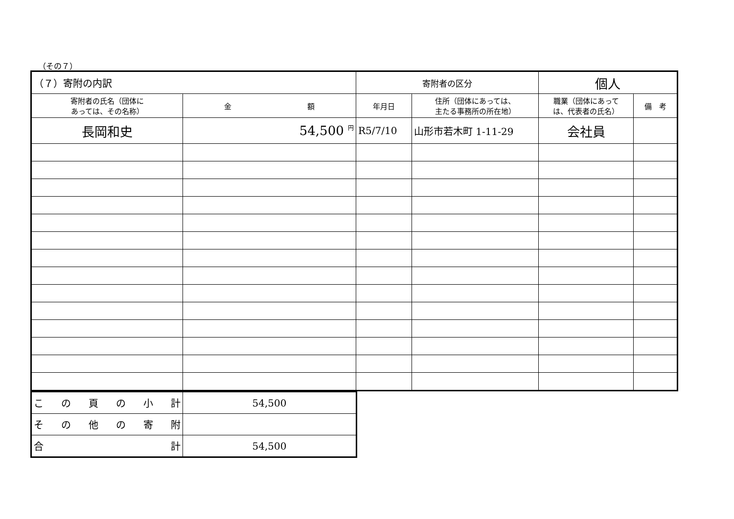（その７）
| （７）寄附の内訳 | | 寄附者の区分 | | 個人 | |
| 寄附者の氏名（団体に あっては、その名称） | 金 額 | 年月日 | 住所（団体にあっては、 主たる事務所の所在地） | 職業（団体にあって は、代表者の氏名） | 備 考 |
| 長岡和史 | 54,500 <sup>円</sup> | R5/7/10 | 山形市若木町 1-11-29 | 会社員 | |
| こ の 頁 の 小 計 | 54,500 |
| そ の 他 の 寄 附 | |
| 合 計 | 54,500 |